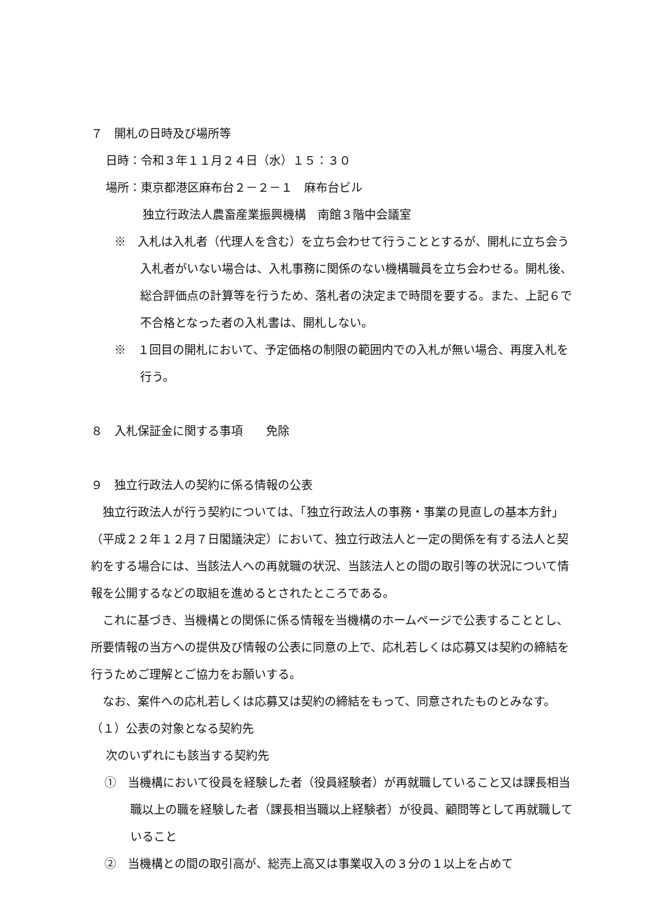７　開札の日時及び場所等
日時：令和３年１１月２４日（水）１５：３０
場所：東京都港区麻布台２－２－１　麻布台ビル
独立行政法人農畜産業振興機構　南館３階中会議室
※　入札は入札者（代理人を含む）を立ち会わせて行うこととするが、開札に立ち会う入札者がいない場合は、入札事務に関係のない機構職員を立ち会わせる。開札後、総合評価点の計算等を行うため、落札者の決定まで時間を要する。また、上記６で不合格となった者の入札書は、開札しない。
※　１回目の開札において、予定価格の制限の範囲内での入札が無い場合、再度入札を行う。
８　入札保証金に関する事項　　免除
９　独立行政法人の契約に係る情報の公表
独立行政法人が行う契約については、「独立行政法人の事務・事業の見直しの基本方針」（平成２２年１２月７日閣議決定）において、独立行政法人と一定の関係を有する法人と契約をする場合には、当該法人への再就職の状況、当該法人との間の取引等の状況について情報を公開するなどの取組を進めるとされたところである。
これに基づき、当機構との関係に係る情報を当機構のホームページで公表することとし、所要情報の当方への提供及び情報の公表に同意の上で、応札若しくは応募又は契約の締結を行うためご理解とご協力をお願いする。
なお、案件への応札若しくは応募又は契約の締結をもって、同意されたものとみなす。
（１）公表の対象となる契約先
次のいずれにも該当する契約先
①　当機構において役員を経験した者（役員経験者）が再就職していること又は課長相当職以上の職を経験した者（課長相当職以上経験者）が役員、顧問等として再就職していること
②　当機構との間の取引高が、総売上高又は事業収入の３分の１以上を占めて